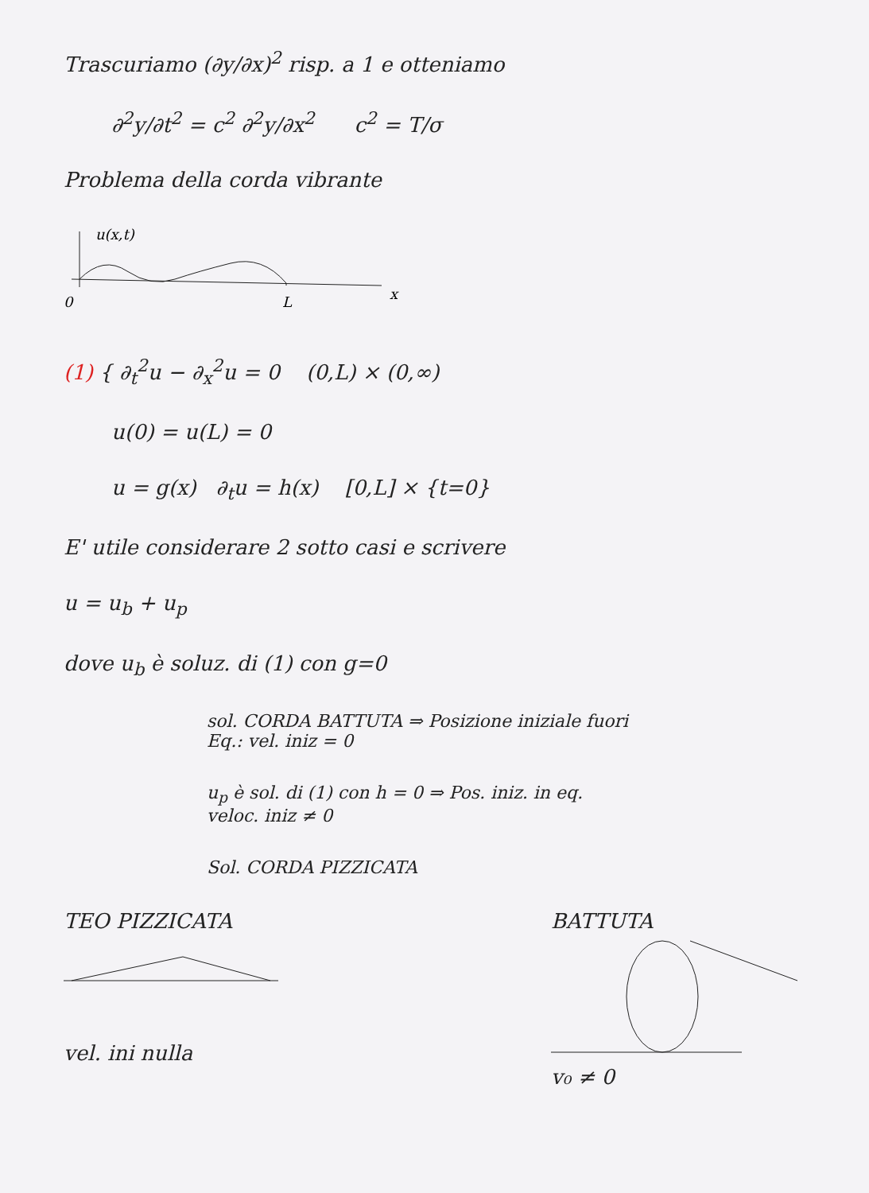Trascuriamo (∂y/∂x)<sup>2</sup> risp. a 1 e otteniamo
∂<sup>2</sup>y/∂t<sup>2</sup> = c<sup>2</sup> ∂<sup>2</sup>y/∂x<sup>2</sup> c<sup>2</sup> = T/σ
Problema della corda vibrante
u(x,t)
0
L
x
(1) { ∂<sub>t</sub><sup>2</sup>u − ∂<sub>x</sub><sup>2</sup>u = 0 (0,L) × (0,∞)
u(0) = u(L) = 0
u = g(x) ∂<sub>t</sub>u = h(x) [0,L] × {t=0}
E' utile considerare 2 sotto casi e scrivere
u = u<sub>b</sub> + u<sub>p</sub>
dove u<sub>b</sub> è soluz. di (1) con g=0
sol. CORDA BATTUTA ⇒ Posizione iniziale fuori
Eq.: vel. iniz = 0
u<sub>p</sub> è sol. di (1) con h = 0 ⇒ Pos. iniz. in eq.
veloc. iniz ≠ 0
Sol. CORDA PIZZICATA
TEO PIZZICATA
vel. ini nulla
BATTUTA
v₀ ≠ 0